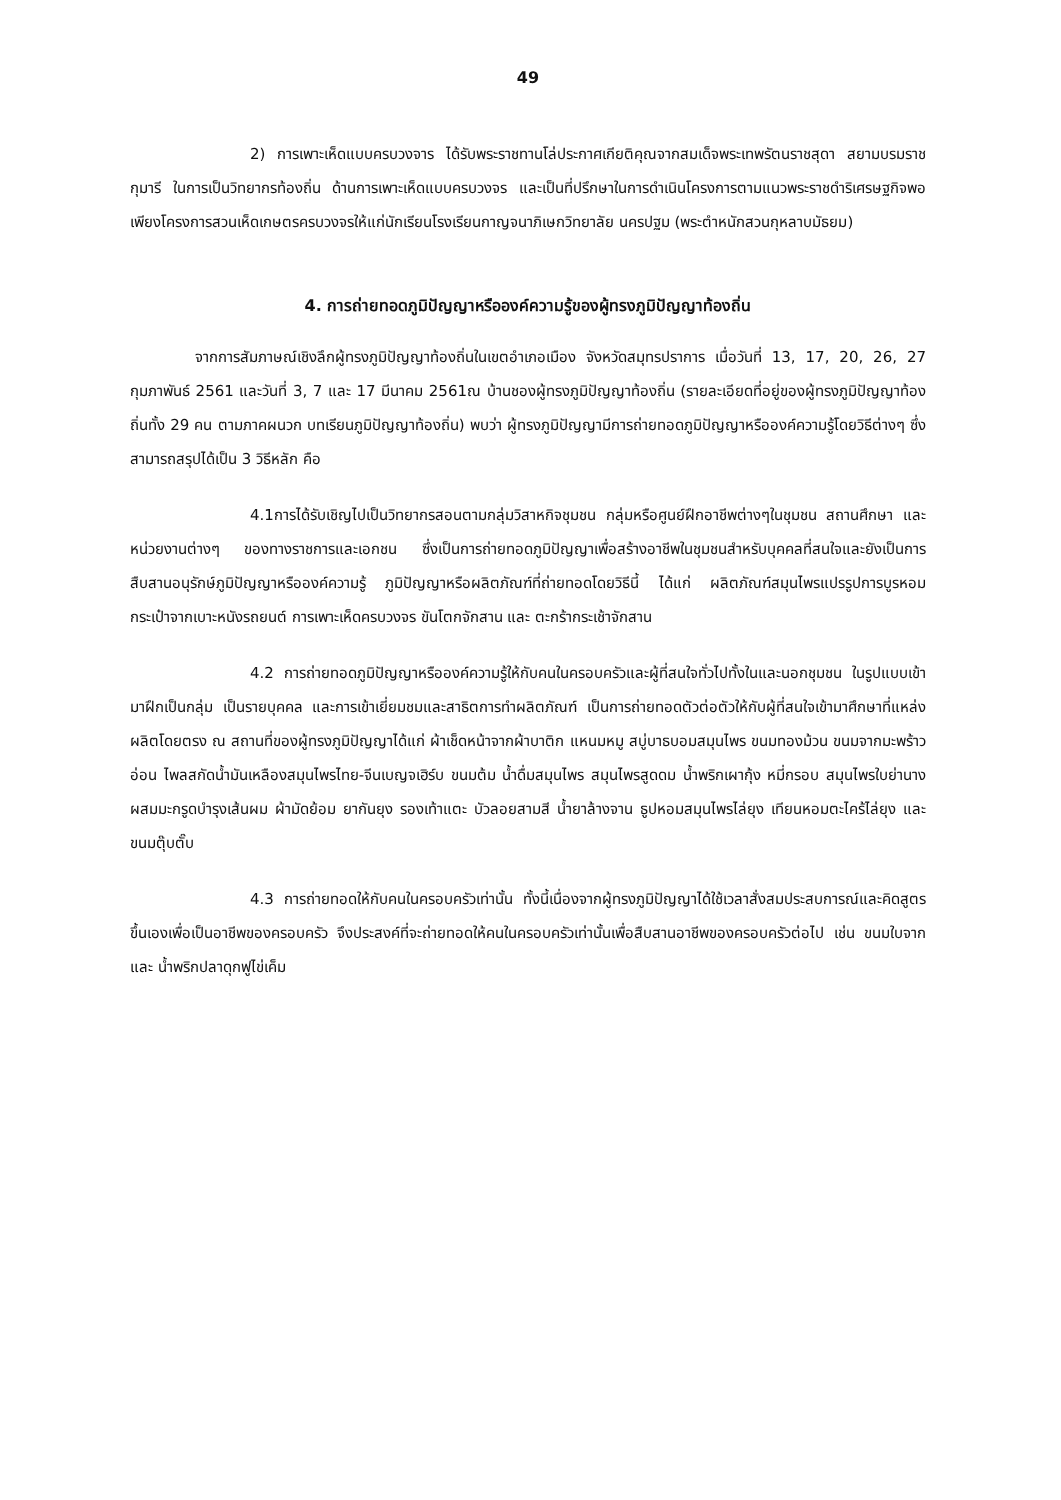49
2) การเพาะเห็ดแบบครบวงจาร ได้รับพระราชทานโล่ประกาศเกียติคุณจากสมเด็จพระเทพรัตนราชสุดา สยามบรมราชกุมารี ในการเป็นวิทยากรท้องถิ่น ด้านการเพาะเห็ดแบบครบวงจร และเป็นที่ปรึกษาในการดำเนินโครงการตามแนวพระราชดำริเศรษฐกิจพอเพียงโครงการสวนเห็ดเกษตรครบวงจรให้แก่นักเรียนโรงเรียนกาญจนาภิเษกวิทยาลัย นครปฐม (พระตำหนักสวนกุหลาบมัธยม)
4. การถ่ายทอดภูมิปัญญาหรือองค์ความรู้ของผู้ทรงภูมิปัญญาท้องถิ่น
จากการสัมภาษณ์เชิงลึกผู้ทรงภูมิปัญญาท้องถิ่นในเขตอำเภอเมือง จังหวัดสมุทรปราการ เมื่อวันที่ 13, 17, 20, 26, 27 กุมภาพันธ์ 2561 และวันที่ 3, 7 และ 17 มีนาคม 2561ณ บ้านชองผู้ทรงภูมิปัญญาท้องถิ่น (รายละเอียดที่อยู่ของผู้ทรงภูมิปัญญาท้องถิ่นทั้ง 29 คน ตามภาคผนวก บทเรียนภูมิปัญญาท้องถิ่น) พบว่า ผู้ทรงภูมิปัญญามีการถ่ายทอดภูมิปัญญาหรือองค์ความรู้โดยวิธีต่างๆ ซึ่งสามารถสรุปได้เป็น 3 วิธีหลัก คือ
4.1การได้รับเชิญไปเป็นวิทยากรสอนตามกลุ่มวิสาหกิจชุมชน กลุ่มหรือศูนย์ฝึกอาชีพต่างๆในชุมชน สถานศึกษา และหน่วยงานต่างๆ ของทางราชการและเอกชน ซึ่งเป็นการถ่ายทอดภูมิปัญญาเพื่อสร้างอาชีพในชุมชนสำหรับบุคคลที่สนใจและยังเป็นการสืบสานอนุรักษ์ภูมิปัญญาหรือองค์ความรู้ ภูมิปัญญาหรือผลิตภัณฑ์ที่ถ่ายทอดโดยวิธีนี้ ได้แก่ ผลิตภัณฑ์สมุนไพรแปรรูปการบูรหอม กระเป๋าจากเบาะหนังรถยนต์ การเพาะเห็ดครบวงจร ขันโตกจักสาน และ ตะกร้ากระเช้าจักสาน
4.2 การถ่ายทอดภูมิปัญญาหรือองค์ความรู้ให้กับคนในครอบครัวและผู้ที่สนใจทั่วไปทั้งในและนอกชุมชน ในรูปแบบเข้ามาฝึกเป็นกลุ่ม เป็นรายบุคคล และการเข้าเยี่ยมชมและสาธิตการทำผลิตภัณฑ์ เป็นการถ่ายทอดตัวต่อตัวให้กับผู้ที่สนใจเข้ามาศึกษาที่แหล่งผลิตโดยตรง ณ สถานที่ของผู้ทรงภูมิปัญญาได้แก่ ผ้าเช็ดหน้าจากผ้าบาติก แหนมหมู สบู่บาธบอมสมุนไพร ขนมทองม้วน ขนมจากมะพร้าวอ่อน ไพลสกัดน้ำมันเหลืองสมุนไพรไทย-จีนเบญจเฮิร์บ ขนมต้ม น้ำดื่มสมุนไพร สมุนไพรสูดดม น้ำพริกเผากุ้ง หมี่กรอบ สมุนไพรใบย่านางผสมมะกรูดบำรุงเส้นผม ผ้ามัดย้อม ยากันยุง รองเท้าแตะ บัวลอยสามสี น้ำยาล้างจาน ธูปหอมสมุนไพรไล่ยุง เทียนหอมตะไคร้ไล่ยุง และ ขนมตุ๊บตั๊บ
4.3 การถ่ายทอดให้กับคนในครอบครัวเท่านั้น ทั้งนี้เนื่องจากผู้ทรงภูมิปัญญาได้ใช้เวลาสั่งสมประสบการณ์และคิดสูตรขึ้นเองเพื่อเป็นอาชีพของครอบครัว จึงประสงค์ที่จะถ่ายทอดให้คนในครอบครัวเท่านั้นเพื่อสืบสานอาชีพของครอบครัวต่อไป เช่น ขนมใบจาก และ น้ำพริกปลาดุกฟูไข่เค็ม